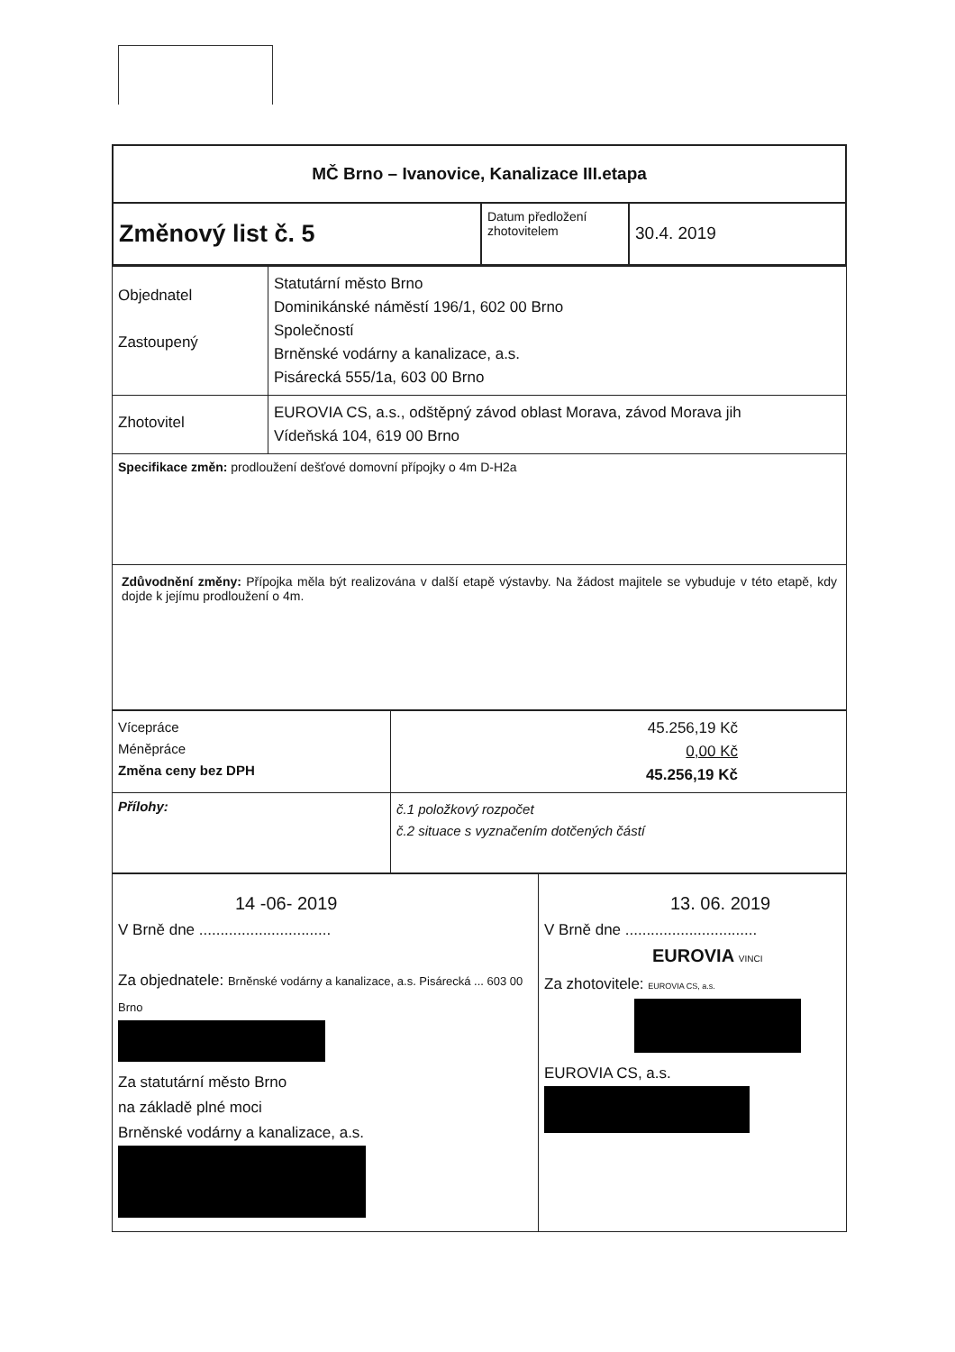| MČ Brno – Ivanovice, Kanalizace III.etapa | | |
| Změnový list č. 5 | Datum předložení zhotovitelem | 30.4. 2019 |
| Objednatel Zastoupený | Statutární město Brno Dominikánské náměstí 196/1, 602 00 Brno Společností Brněnské vodárny a kanalizace, a.s. Pisárecká 555/1a, 603 00 Brno |
| Zhotovitel | EUROVIA CS, a.s., odštěpný závod oblast Morava, závod Morava jih Vídeňská 104, 619 00 Brno |
| Specifikace změn: prodloužení dešťové domovní přípojky o 4m D-H2a | |
| Zdůvodnění změny: Přípojka měla být realizována v další etapě výstavby. Na žádost majitele se vybuduje v této etapě, kdy dojde k jejímu prodloužení o 4m. | |
| Vícepráce Méněpráce Změna ceny bez DPH | 45.256,19 Kč 0,00 Kč 45.256,19 Kč |
| Přílohy: | č.1 položkový rozpočet č.2 situace s vyznačením dotčených částí |
| 14 -06- 2019 V Brně dne ............................... Za objednatele: Brněnské vodárny a kanalizace, a.s. Pisárecká ... 603 00 Brno Za statutární město Brno na základě plné moci Brněnské vodárny a kanalizace, a.s. | 13. 06. 2019 V Brně dne ............................... EUROVIA VINCI Za zhotovitele: EUROVIA CS, a.s. EUROVIA CS, a.s. |